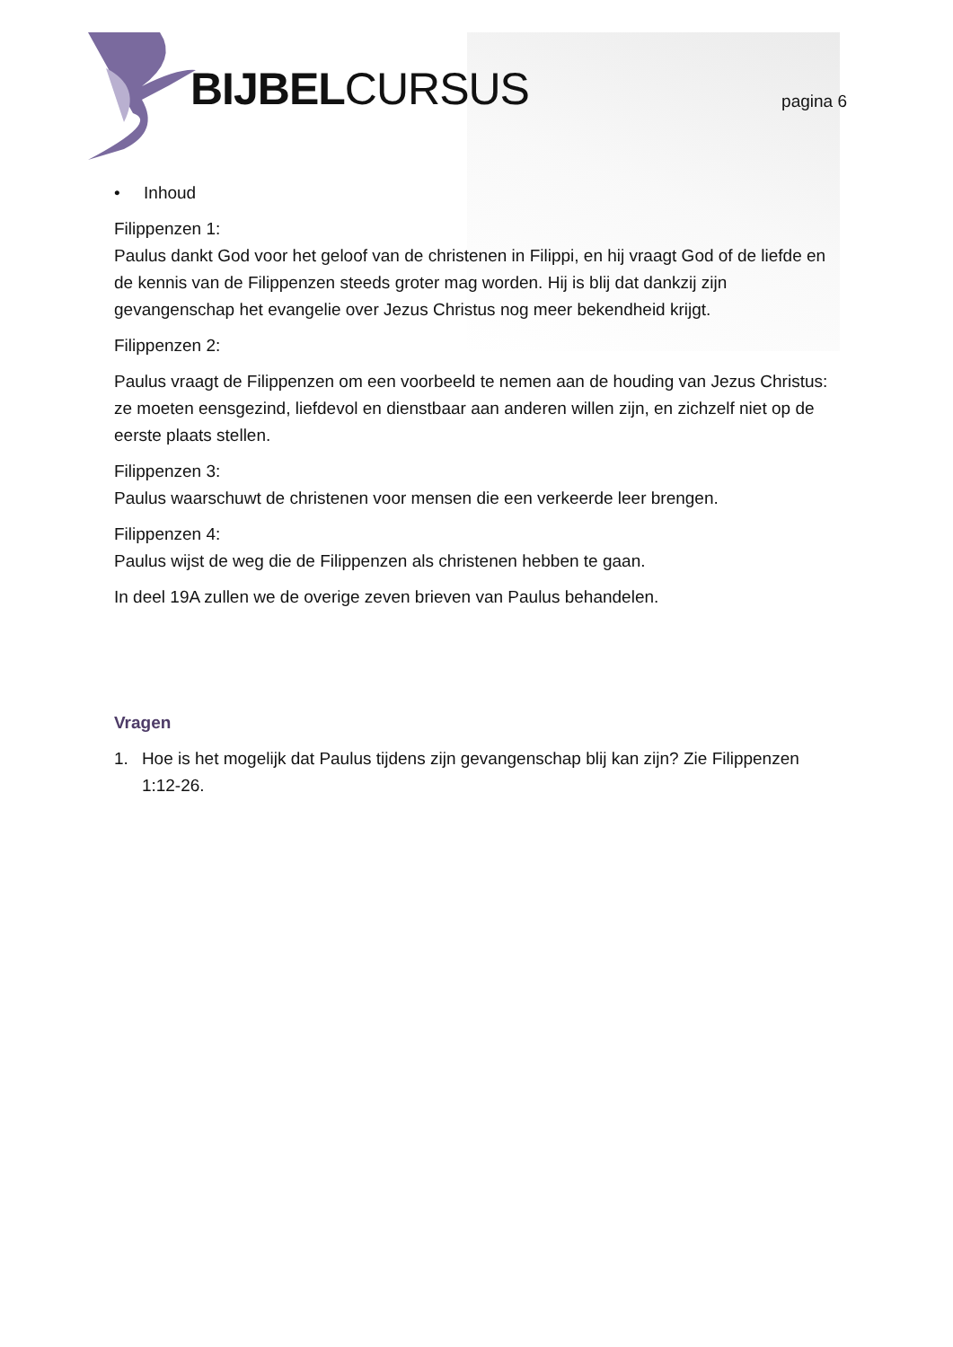BIJBELCURSUS pagina 6
• Inhoud
Filippenzen 1:
Paulus dankt God voor het geloof van de christenen in Filippi, en hij vraagt God of de liefde en de kennis van de Filippenzen steeds groter mag worden. Hij is blij dat dankzij zijn gevangenschap het evangelie over Jezus Christus nog meer bekendheid krijgt.
Filippenzen 2:
Paulus vraagt de Filippenzen om een voorbeeld te nemen aan de houding van Jezus Christus: ze moeten eensgezind, liefdevol en dienstbaar aan anderen willen zijn, en zichzelf niet op de eerste plaats stellen.
Filippenzen 3:
Paulus waarschuwt de christenen voor mensen die een verkeerde leer brengen.
Filippenzen 4:
Paulus wijst de weg die de Filippenzen als christenen hebben te gaan.
In deel 19A zullen we de overige zeven brieven van Paulus behandelen.
Vragen
1. Hoe is het mogelijk dat Paulus tijdens zijn gevangenschap blij kan zijn? Zie Filippenzen 1:12-26.